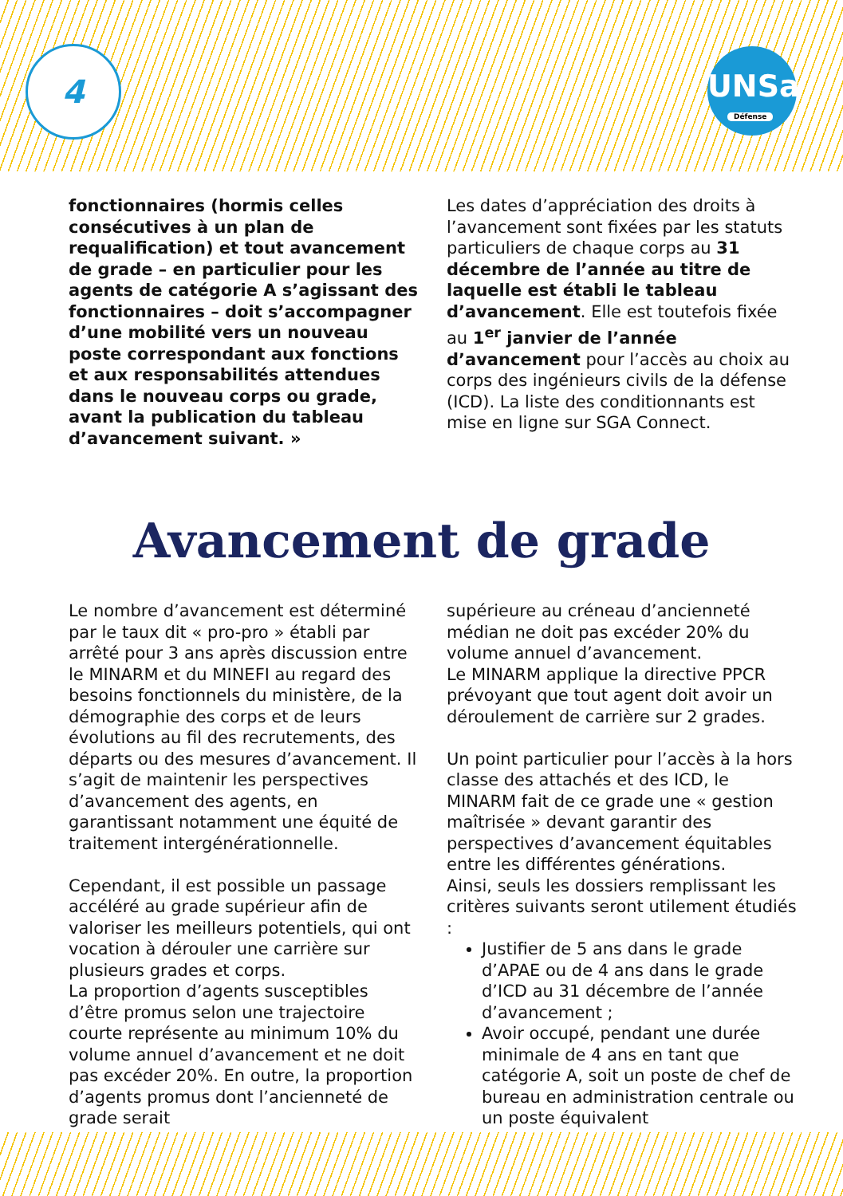4
UNSa
Défense
fonctionnaires (hormis celles consécutives à un plan de requalification) et tout avancement de grade – en particulier pour les agents de catégorie A s’agissant des fonctionnaires – doit s’accompagner d’une mobilité vers un nouveau poste correspondant aux fonctions et aux responsabilités attendues dans le nouveau corps ou grade, avant la publication du tableau d’avancement suivant. »
Les dates d’appréciation des droits à l’avancement sont fixées par les statuts particuliers de chaque corps au 31 décembre de l’année au titre de laquelle est établi le tableau d’avancement. Elle est toutefois fixée au 1<sup>er</sup> janvier de l’année d’avancement pour l’accès au choix au corps des ingénieurs civils de la défense (ICD). La liste des conditionnants est mise en ligne sur SGA Connect.
Avancement de grade
Le nombre d’avancement est déterminé par le taux dit « pro-pro » établi par arrêté pour 3 ans après discussion entre le MINARM et du MINEFI au regard des besoins fonctionnels du ministère, de la démographie des corps et de leurs évolutions au fil des recrutements, des départs ou des mesures d’avancement. Il s’agit de maintenir les perspectives d’avancement des agents, en garantissant notamment une équité de traitement intergénérationnelle.
Cependant, il est possible un passage accéléré au grade supérieur afin de valoriser les meilleurs potentiels, qui ont vocation à dérouler une carrière sur plusieurs grades et corps.
La proportion d’agents susceptibles d’être promus selon une trajectoire courte représente au minimum 10% du volume annuel d’avancement et ne doit pas excéder 20%. En outre, la proportion d’agents promus dont l’ancienneté de grade serait
supérieure au créneau d’ancienneté médian ne doit pas excéder 20% du volume annuel d’avancement.
Le MINARM applique la directive PPCR prévoyant que tout agent doit avoir un déroulement de carrière sur 2 grades.
Un point particulier pour l’accès à la hors classe des attachés et des ICD, le MINARM fait de ce grade une « gestion maîtrisée » devant garantir des perspectives d’avancement équitables entre les différentes générations.
Ainsi, seuls les dossiers remplissant les critères suivants seront utilement étudiés :
Justifier de 5 ans dans le grade d’APAE ou de 4 ans dans le grade d’ICD au 31 décembre de l’année d’avancement ;
Avoir occupé, pendant une durée minimale de 4 ans en tant que catégorie A, soit un poste de chef de bureau en administration centrale ou un poste équivalent